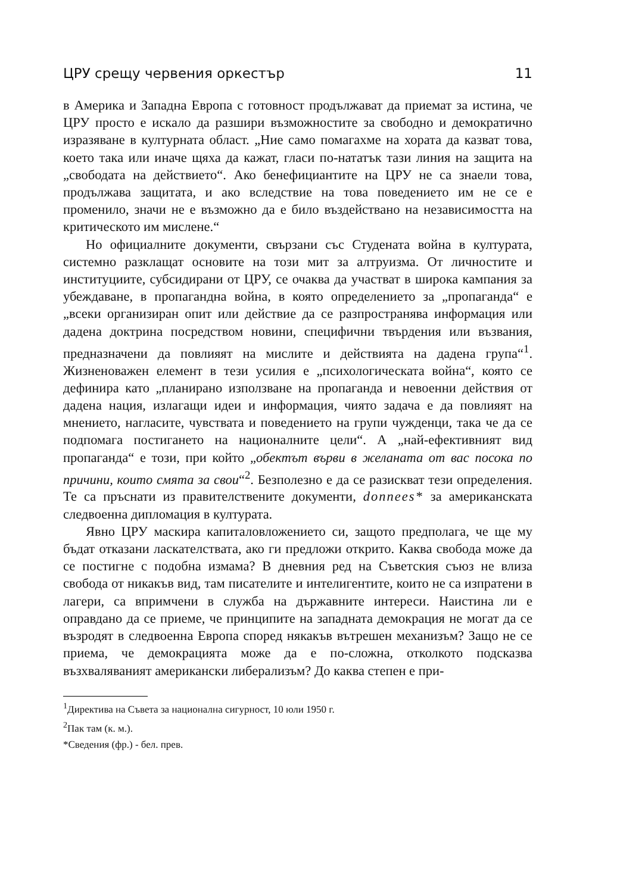ЦРУ срещу червения оркестър 11
в Америка и Западна Европа с готовност продължават да приемат за истина, че ЦРУ просто е искало да разшири възможностите за свободно и демократично изразяване в културната област. „Ние само помагахме на хората да казват това, което така или иначе щяха да кажат, гласи по-нататък тази линия на защита на „свободата на действието“. Ако бенефициантите на ЦРУ не са знаели това, продължава защитата, и ако вследствие на това поведението им не се е променило, значи не е възможно да е било въздействано на независимостта на критическото им мислене.“
Но официалните документи, свързани със Студената война в културата, системно разклащат основите на този мит за алтруизма. От личностите и институциите, субсидирани от ЦРУ, се очаква да участват в широка кампания за убеждаване, в пропагандна война, в която определението за „пропаганда“ е „всеки организиран опит или действие да се разпространява информация или дадена доктрина посредством новини, специфични твърдения или възвания, предназначени да повлияят на мислите и действията на дадена група“<sup>1</sup>. Жизненоважен елемент в тези усилия е „психологическата война“, която се дефинира като „планирано използване на пропаганда и невоенни действия от дадена нация, излагащи идеи и информация, чиято задача е да повлияят на мнението, нагласите, чувствата и поведението на групи чужденци, така че да се подпомага постигането на националните цели“. А „най-ефективният вид пропаганда“ е този, при който „обектът върви в желаната от вас посока по причини, които смята за свои“<sup>2</sup>. Безполезно е да се разискват тези определения. Те са пръснати из правителствените документи, donnees* за американската следвоенна дипломация в културата.
Явно ЦРУ маскира капиталовложението си, защото предполага, че ще му бъдат отказани ласкателствата, ако ги предложи открито. Каква свобода може да се постигне с подобна измама? В дневния ред на Съветския съюз не влиза свобода от никакъв вид, там писателите и интелигентите, които не са изпратени в лагери, са впримчени в служба на държавните интереси. Наистина ли е оправдано да се приеме, че принципите на западната демокрация не могат да се възродят в следвоенна Европа според някакъв вътрешен механизъм? Защо не се приема, че демокрацията може да е по-сложна, отколкото подсказва възхваляваният американски либерализъм? До каква степен е при-
<sup>1</sup> Директива на Съвета за национална сигурност, 10 юли 1950 г.
<sup>2</sup> Пак там (к. м.).
*Сведения (фр.) - бел. прев.